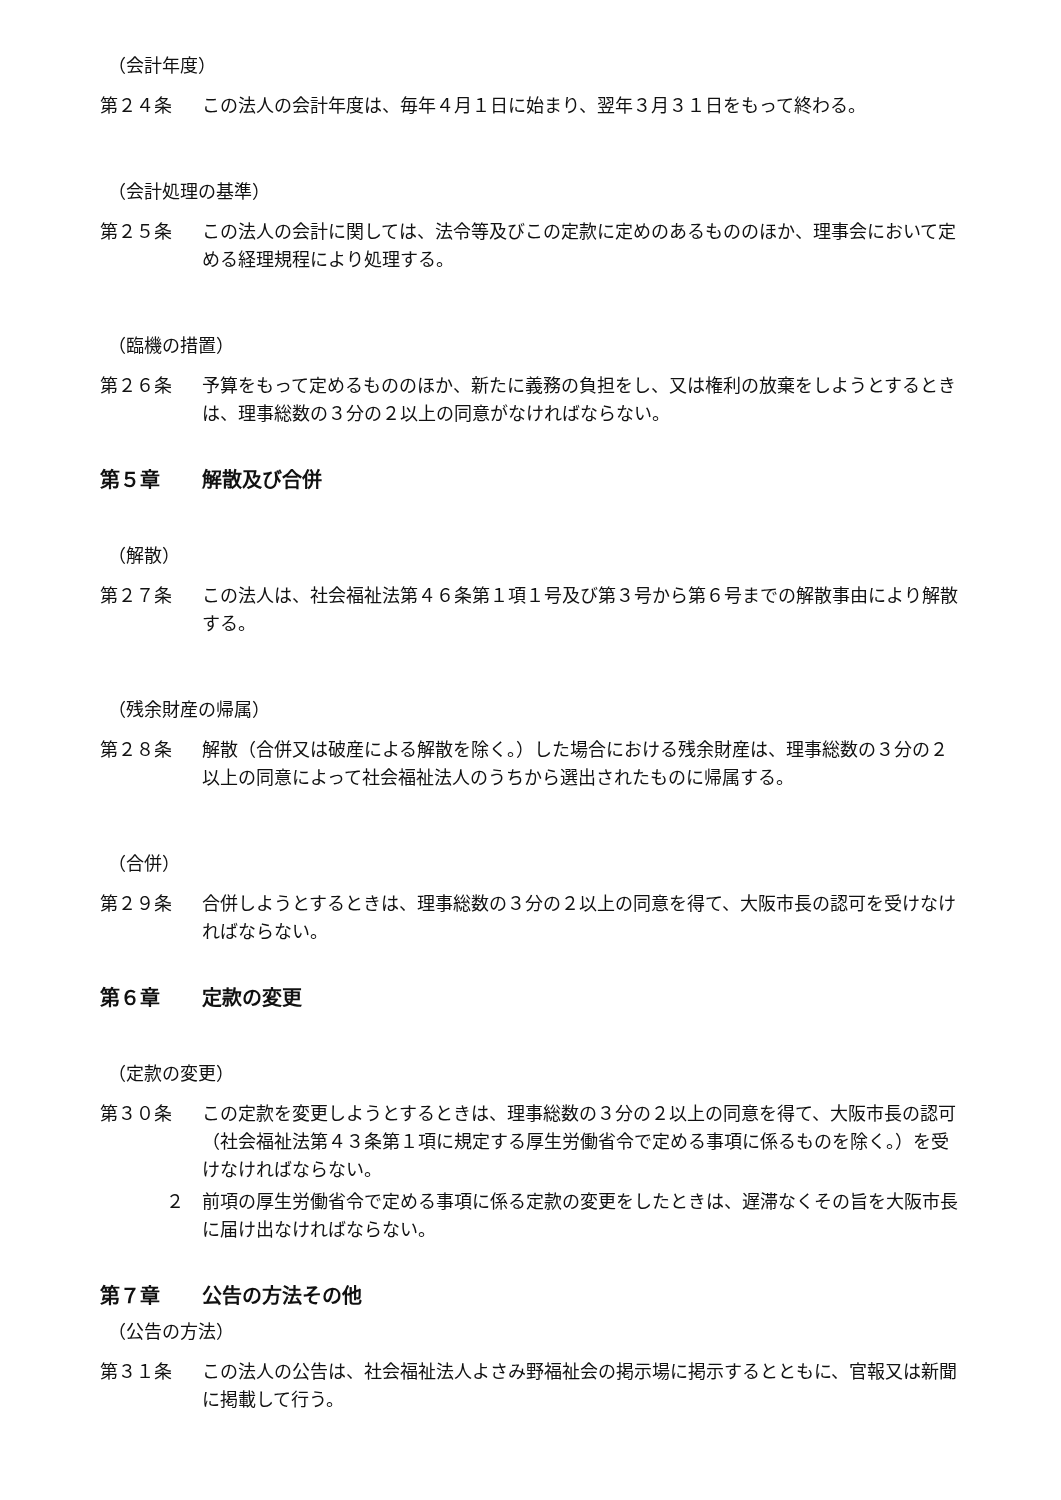（会計年度）
第２４条 この法人の会計年度は、毎年４月１日に始まり、翌年３月３１日をもって終わる。
（会計処理の基準）
第２５条 この法人の会計に関しては、法令等及びこの定款に定めのあるもののほか、理事会において定める経理規程により処理する。
（臨機の措置）
第２６条 予算をもって定めるもののほか、新たに義務の負担をし、又は権利の放棄をしようとするときは、理事総数の３分の２以上の同意がなければならない。
第５章 解散及び合併
（解散）
第２７条 この法人は、社会福祉法第４６条第１項１号及び第３号から第６号までの解散事由により解散する。
（残余財産の帰属）
第２８条 解散（合併又は破産による解散を除く。）した場合における残余財産は、理事総数の３分の２以上の同意によって社会福祉法人のうちから選出されたものに帰属する。
（合併）
第２９条 合併しようとするときは、理事総数の３分の２以上の同意を得て、大阪市長の認可を受けなければならない。
第６章 定款の変更
（定款の変更）
第３０条 この定款を変更しようとするときは、理事総数の３分の２以上の同意を得て、大阪市長の認可（社会福祉法第４３条第１項に規定する厚生労働省令で定める事項に係るものを除く。）を受けなければならない。
２ 前項の厚生労働省令で定める事項に係る定款の変更をしたときは、遅滞なくその旨を大阪市長に届け出なければならない。
第７章 公告の方法その他
（公告の方法）
第３１条 この法人の公告は、社会福祉法人よさみ野福祉会の掲示場に掲示するとともに、官報又は新聞に掲載して行う。